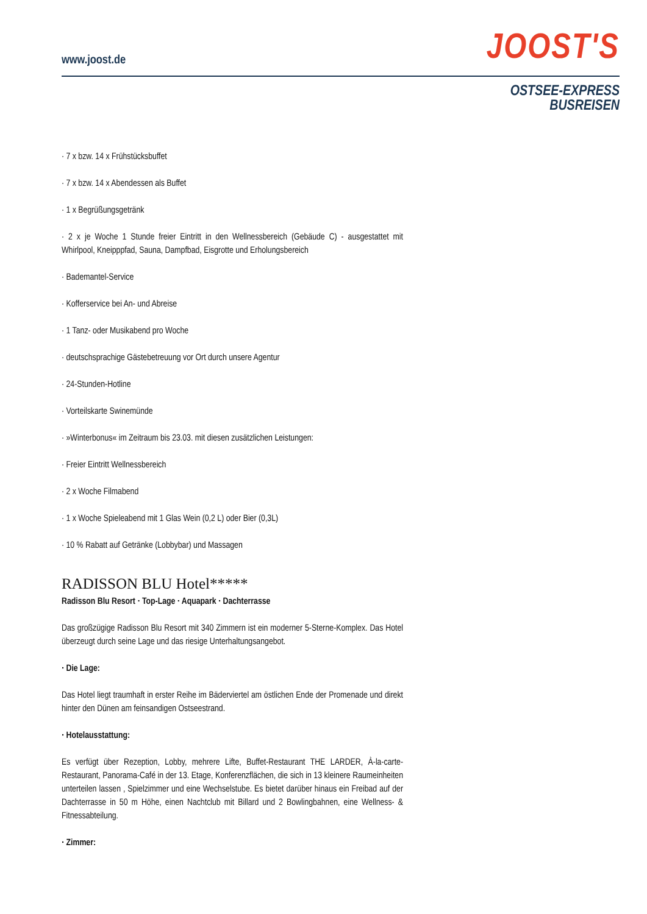www.joost.de
JOOST'S
OSTSEE-EXPRESS
BUSREISEN
· 7 x bzw. 14 x Frühstücksbuffet
· 7 x bzw. 14 x Abendessen als Buffet
· 1 x Begrüßungsgetränk
· 2 x je Woche 1 Stunde freier Eintritt in den Wellnessbereich (Gebäude C) - ausgestattet mit Whirlpool, Kneipppfad, Sauna, Dampfbad, Eisgrotte und Erholungsbereich
· Bademantel-Service
· Kofferservice bei An- und Abreise
· 1 Tanz- oder Musikabend pro Woche
· deutschsprachige Gästebetreuung vor Ort durch unsere Agentur
· 24-Stunden-Hotline
· Vorteilskarte Swinemünde
· »Winterbonus« im Zeitraum bis 23.03. mit diesen zusätzlichen Leistungen:
· Freier Eintritt Wellnessbereich
· 2 x Woche Filmabend
· 1 x Woche Spieleabend mit 1 Glas Wein (0,2 L) oder Bier (0,3L)
· 10 % Rabatt auf Getränke (Lobbybar) und Massagen
RADISSON BLU Hotel*****
Radisson Blu Resort · Top-Lage · Aquapark · Dachterrasse
Das großzügige Radisson Blu Resort mit 340 Zimmern ist ein moderner 5-Sterne-Komplex. Das Hotel überzeugt durch seine Lage und das riesige Unterhaltungsangebot.
· Die Lage:
Das Hotel liegt traumhaft in erster Reihe im Bäderviertel am östlichen Ende der Promenade und direkt hinter den Dünen am feinsandigen Ostseestrand.
· Hotelausstattung:
Es verfügt über Rezeption, Lobby, mehrere Lifte, Buffet-Restaurant THE LARDER, À-la-carte-Restaurant, Panorama-Café in der 13. Etage, Konferenzflächen, die sich in 13 kleinere Raumeinheiten unterteilen lassen , Spielzimmer und eine Wechselstube. Es bietet darüber hinaus ein Freibad auf der Dachterrasse in 50 m Höhe, einen Nachtclub mit Billard und 2 Bowlingbahnen, eine Wellness- & Fitnessabteilung.
· Zimmer: